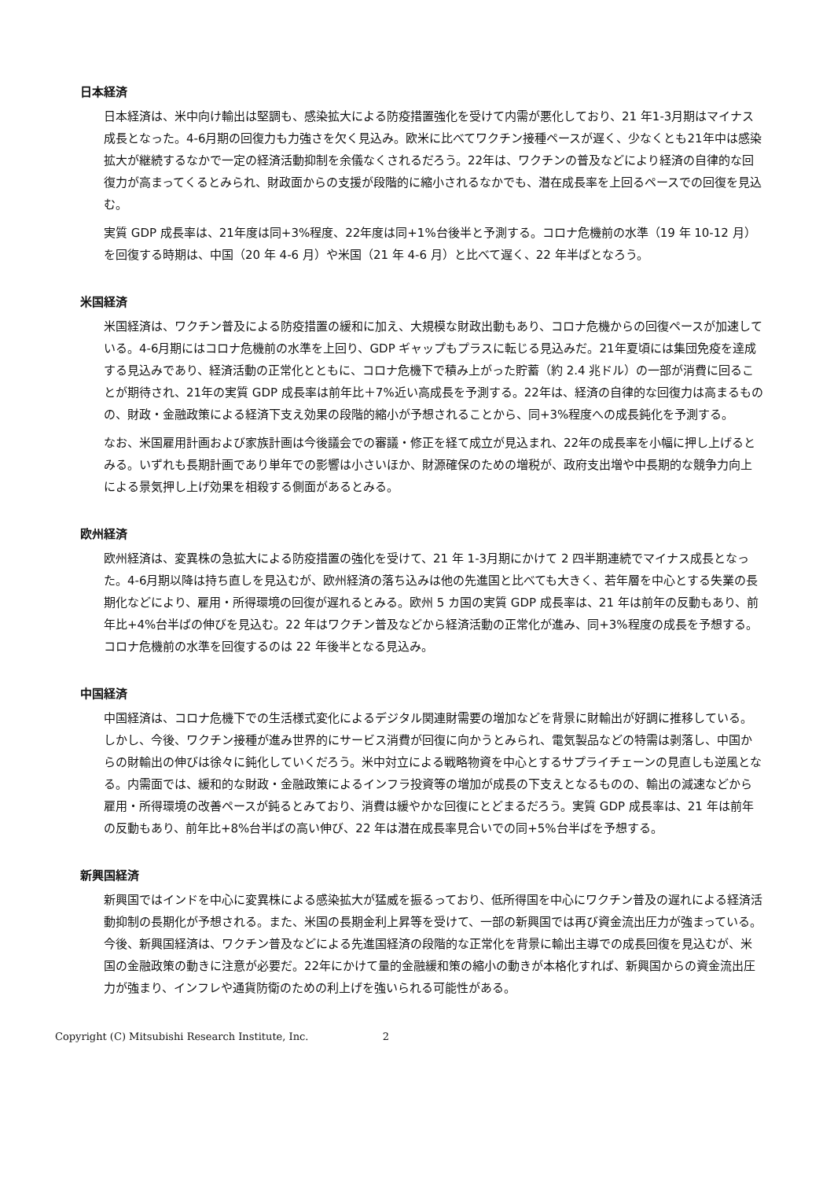日本経済
日本経済は、米中向け輸出は堅調も、感染拡大による防疫措置強化を受けて内需が悪化しており、21 年1-3月期はマイナス成長となった。4-6月期の回復力も力強さを欠く見込み。欧米に比べてワクチン接種ペースが遅く、少なくとも21年中は感染拡大が継続するなかで一定の経済活動抑制を余儀なくされるだろう。22年は、ワクチンの普及などにより経済の自律的な回復力が高まってくるとみられ、財政面からの支援が段階的に縮小されるなかでも、潜在成長率を上回るペースでの回復を見込む。
実質 GDP 成長率は、21年度は同+3%程度、22年度は同+1%台後半と予測する。コロナ危機前の水準（19 年 10-12 月）を回復する時期は、中国（20 年 4-6 月）や米国（21 年 4-6 月）と比べて遅く、22 年半ばとなろう。
米国経済
米国経済は、ワクチン普及による防疫措置の緩和に加え、大規模な財政出動もあり、コロナ危機からの回復ペースが加速している。4-6月期にはコロナ危機前の水準を上回り、GDP ギャップもプラスに転じる見込みだ。21年夏頃には集団免疫を達成する見込みであり、経済活動の正常化とともに、コロナ危機下で積み上がった貯蓄（約 2.4 兆ドル）の一部が消費に回ることが期待され、21年の実質 GDP 成長率は前年比＋7%近い高成長を予測する。22年は、経済の自律的な回復力は高まるものの、財政・金融政策による経済下支え効果の段階的縮小が予想されることから、同+3%程度への成長鈍化を予測する。
なお、米国雇用計画および家族計画は今後議会での審議・修正を経て成立が見込まれ、22年の成長率を小幅に押し上げるとみる。いずれも長期計画であり単年での影響は小さいほか、財源確保のための増税が、政府支出増や中長期的な競争力向上による景気押し上げ効果を相殺する側面があるとみる。
欧州経済
欧州経済は、変異株の急拡大による防疫措置の強化を受けて、21 年 1-3月期にかけて 2 四半期連続でマイナス成長となった。4-6月期以降は持ち直しを見込むが、欧州経済の落ち込みは他の先進国と比べても大きく、若年層を中心とする失業の長期化などにより、雇用・所得環境の回復が遅れるとみる。欧州 5 カ国の実質 GDP 成長率は、21 年は前年の反動もあり、前年比+4%台半ばの伸びを見込む。22 年はワクチン普及などから経済活動の正常化が進み、同+3%程度の成長を予想する。コロナ危機前の水準を回復するのは 22 年後半となる見込み。
中国経済
中国経済は、コロナ危機下での生活様式変化によるデジタル関連財需要の増加などを背景に財輸出が好調に推移している。しかし、今後、ワクチン接種が進み世界的にサービス消費が回復に向かうとみられ、電気製品などの特需は剥落し、中国からの財輸出の伸びは徐々に鈍化していくだろう。米中対立による戦略物資を中心とするサプライチェーンの見直しも逆風となる。内需面では、緩和的な財政・金融政策によるインフラ投資等の増加が成長の下支えとなるものの、輸出の減速などから雇用・所得環境の改善ペースが鈍るとみており、消費は緩やかな回復にとどまるだろう。実質 GDP 成長率は、21 年は前年の反動もあり、前年比+8%台半ばの高い伸び、22 年は潜在成長率見合いでの同+5%台半ばを予想する。
新興国経済
新興国ではインドを中心に変異株による感染拡大が猛威を振るっており、低所得国を中心にワクチン普及の遅れによる経済活動抑制の長期化が予想される。また、米国の長期金利上昇等を受けて、一部の新興国では再び資金流出圧力が強まっている。今後、新興国経済は、ワクチン普及などによる先進国経済の段階的な正常化を背景に輸出主導での成長回復を見込むが、米国の金融政策の動きに注意が必要だ。22年にかけて量的金融緩和策の縮小の動きが本格化すれば、新興国からの資金流出圧力が強まり、インフレや通貨防衛のための利上げを強いられる可能性がある。
Copyright (C) Mitsubishi Research Institute, Inc. 2